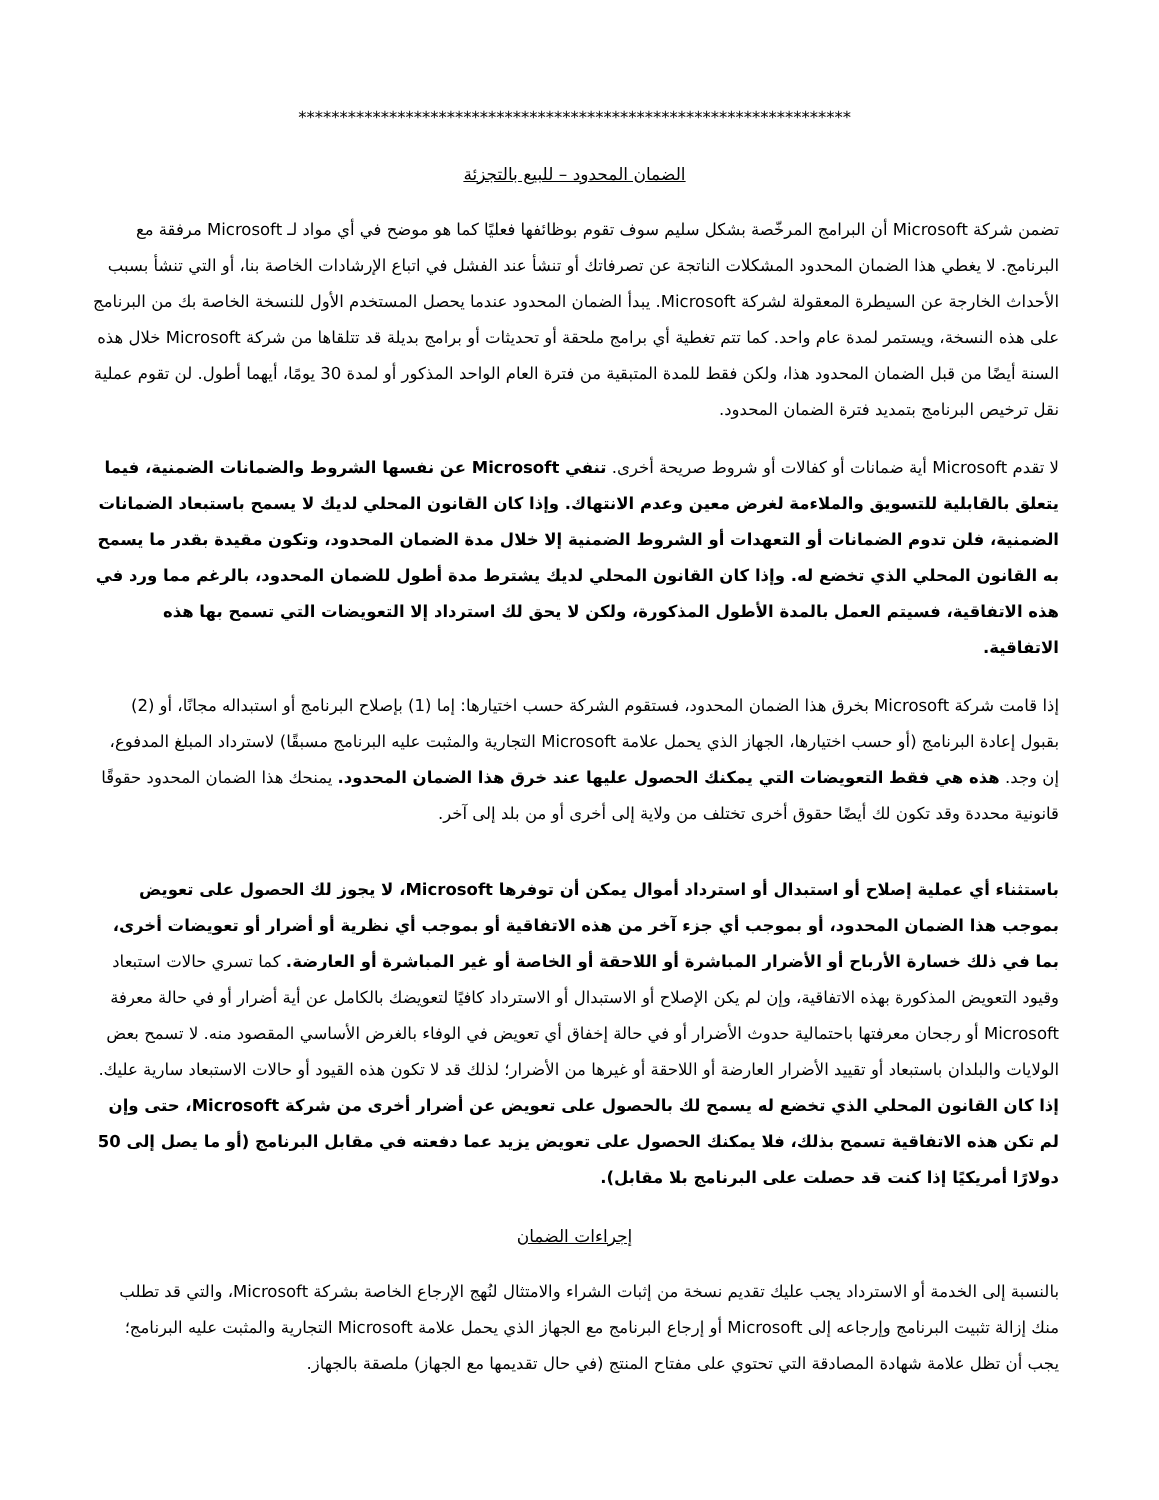*******************************************************************
الضمان المحدود – للبيع بالتجزئة
تضمن شركة Microsoft أن البرامج المرخّصة بشكل سليم سوف تقوم بوظائفها فعليًا كما هو موضح في أي مواد لـ Microsoft مرفقة مع البرنامج. لا يغطي هذا الضمان المحدود المشكلات الناتجة عن تصرفاتك أو تنشأ عند الفشل في اتباع الإرشادات الخاصة بنا، أو التي تنشأ بسبب الأحداث الخارجة عن السيطرة المعقولة لشركة Microsoft. يبدأ الضمان المحدود عندما يحصل المستخدم الأول للنسخة الخاصة بك من البرنامج على هذه النسخة، ويستمر لمدة عام واحد. كما تتم تغطية أي برامج ملحقة أو تحديثات أو برامج بديلة قد تتلقاها من شركة Microsoft خلال هذه السنة أيضًا من قبل الضمان المحدود هذا، ولكن فقط للمدة المتبقية من فترة العام الواحد المذكور أو لمدة 30 يومًا، أيهما أطول. لن تقوم عملية نقل ترخيص البرنامج بتمديد فترة الضمان المحدود.
لا تقدم Microsoft أية ضمانات أو كفالات أو شروط صريحة أخرى. تنفي Microsoft عن نفسها الشروط والضمانات الضمنية، فيما يتعلق بالقابلية للتسويق والملاءمة لغرض معين وعدم الانتهاك. وإذا كان القانون المحلي لديك لا يسمح باستبعاد الضمانات الضمنية، فلن تدوم الضمانات أو التعهدات أو الشروط الضمنية إلا خلال مدة الضمان المحدود، وتكون مقيدة بقدر ما يسمح به القانون المحلي الذي تخضع له. وإذا كان القانون المحلي لديك يشترط مدة أطول للضمان المحدود، بالرغم مما ورد في هذه الاتفاقية، فسيتم العمل بالمدة الأطول المذكورة، ولكن لا يحق لك استرداد إلا التعويضات التي تسمح بها هذه الاتفاقية.
إذا قامت شركة Microsoft بخرق هذا الضمان المحدود، فستقوم الشركة حسب اختيارها: إما (1) بإصلاح البرنامج أو استبداله مجانًا، أو (2) بقبول إعادة البرنامج (أو حسب اختيارها، الجهاز الذي يحمل علامة Microsoft التجارية والمثبت عليه البرنامج مسبقًا) لاسترداد المبلغ المدفوع، إن وجد. هذه هي فقط التعويضات التي يمكنك الحصول عليها عند خرق هذا الضمان المحدود. يمنحك هذا الضمان المحدود حقوقًا قانونية محددة وقد تكون لك أيضًا حقوق أخرى تختلف من ولاية إلى أخرى أو من بلد إلى آخر.
باستثناء أي عملية إصلاح أو استبدال أو استرداد أموال يمكن أن توفرها Microsoft، لا يجوز لك الحصول على تعويض بموجب هذا الضمان المحدود، أو بموجب أي جزء آخر من هذه الاتفاقية أو بموجب أي نظرية أو أضرار أو تعويضات أخرى، بما في ذلك خسارة الأرباح أو الأضرار المباشرة أو اللاحقة أو الخاصة أو غير المباشرة أو العارضة. كما تسري حالات استبعاد وقيود التعويض المذكورة بهذه الاتفاقية، وإن لم يكن الإصلاح أو الاستبدال أو الاسترداد كافيًا لتعويضك بالكامل عن أية أضرار أو في حالة معرفة Microsoft أو رجحان معرفتها باحتمالية حدوث الأضرار أو في حالة إخفاق أي تعويض في الوفاء بالغرض الأساسي المقصود منه. لا تسمح بعض الولايات والبلدان باستبعاد أو تقييد الأضرار العارضة أو اللاحقة أو غيرها من الأضرار؛ لذلك قد لا تكون هذه القيود أو حالات الاستبعاد سارية عليك. إذا كان القانون المحلي الذي تخضع له يسمح لك بالحصول على تعويض عن أضرار أخرى من شركة Microsoft، حتى وإن لم تكن هذه الاتفاقية تسمح بذلك، فلا يمكنك الحصول على تعويض يزيد عما دفعته في مقابل البرنامج (أو ما يصل إلى 50 دولارًا أمريكيًا إذا كنت قد حصلت على البرنامج بلا مقابل).
إجراءات الضمان
بالنسبة إلى الخدمة أو الاسترداد يجب عليك تقديم نسخة من إثبات الشراء والامتثال لنُهج الإرجاع الخاصة بشركة Microsoft، والتي قد تطلب منك إزالة تثبيت البرنامج وإرجاعه إلى Microsoft أو إرجاع البرنامج مع الجهاز الذي يحمل علامة Microsoft التجارية والمثبت عليه البرنامج؛ يجب أن تظل علامة شهادة المصادقة التي تحتوي على مفتاح المنتج (في حال تقديمها مع الجهاز) ملصقة بالجهاز.